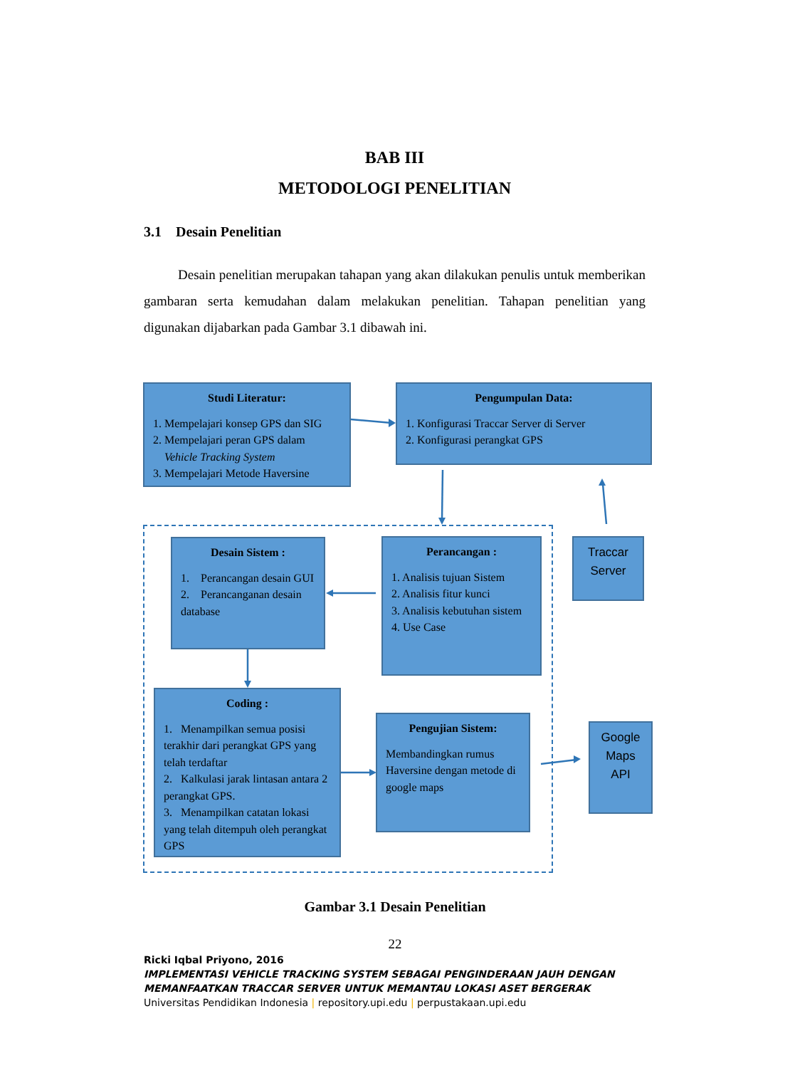BAB III
METODOLOGI PENELITIAN
3.1 Desain Penelitian
Desain penelitian merupakan tahapan yang akan dilakukan penulis untuk memberikan gambaran serta kemudahan dalam melakukan penelitian. Tahapan penelitian yang digunakan dijabarkan pada Gambar 3.1 dibawah ini.
Studi Literatur:
1. Mempelajari konsep GPS dan SIG
2. Mempelajari peran GPS dalam
Vehicle Tracking System
3. Mempelajari Metode Haversine
Pengumpulan Data:
1. Konfigurasi Traccar Server di Server
2. Konfigurasi perangkat GPS
Desain Sistem :
1. Perancangan desain GUI
2. Perancanganan desain database
Perancangan :
1. Analisis tujuan Sistem
2. Analisis fitur kunci
3. Analisis kebutuhan sistem
4. Use Case
Traccar Server
Coding :
1. Menampilkan semua posisi terakhir dari perangkat GPS yang telah terdaftar
2. Kalkulasi jarak lintasan antara 2 perangkat GPS.
3. Menampilkan catatan lokasi yang telah ditempuh oleh perangkat GPS
Pengujian Sistem:
Membandingkan rumus Haversine dengan metode di google maps
Google Maps API
Gambar 3.1 Desain Penelitian
22
Ricki Iqbal Priyono, 2016
IMPLEMENTASI VEHICLE TRACKING SYSTEM SEBAGAI PENGINDERAAN JAUH DENGAN
MEMANFAATKAN TRACCAR SERVER UNTUK MEMANTAU LOKASI ASET BERGERAK
Universitas Pendidikan Indonesia | repository.upi.edu | perpustakaan.upi.edu